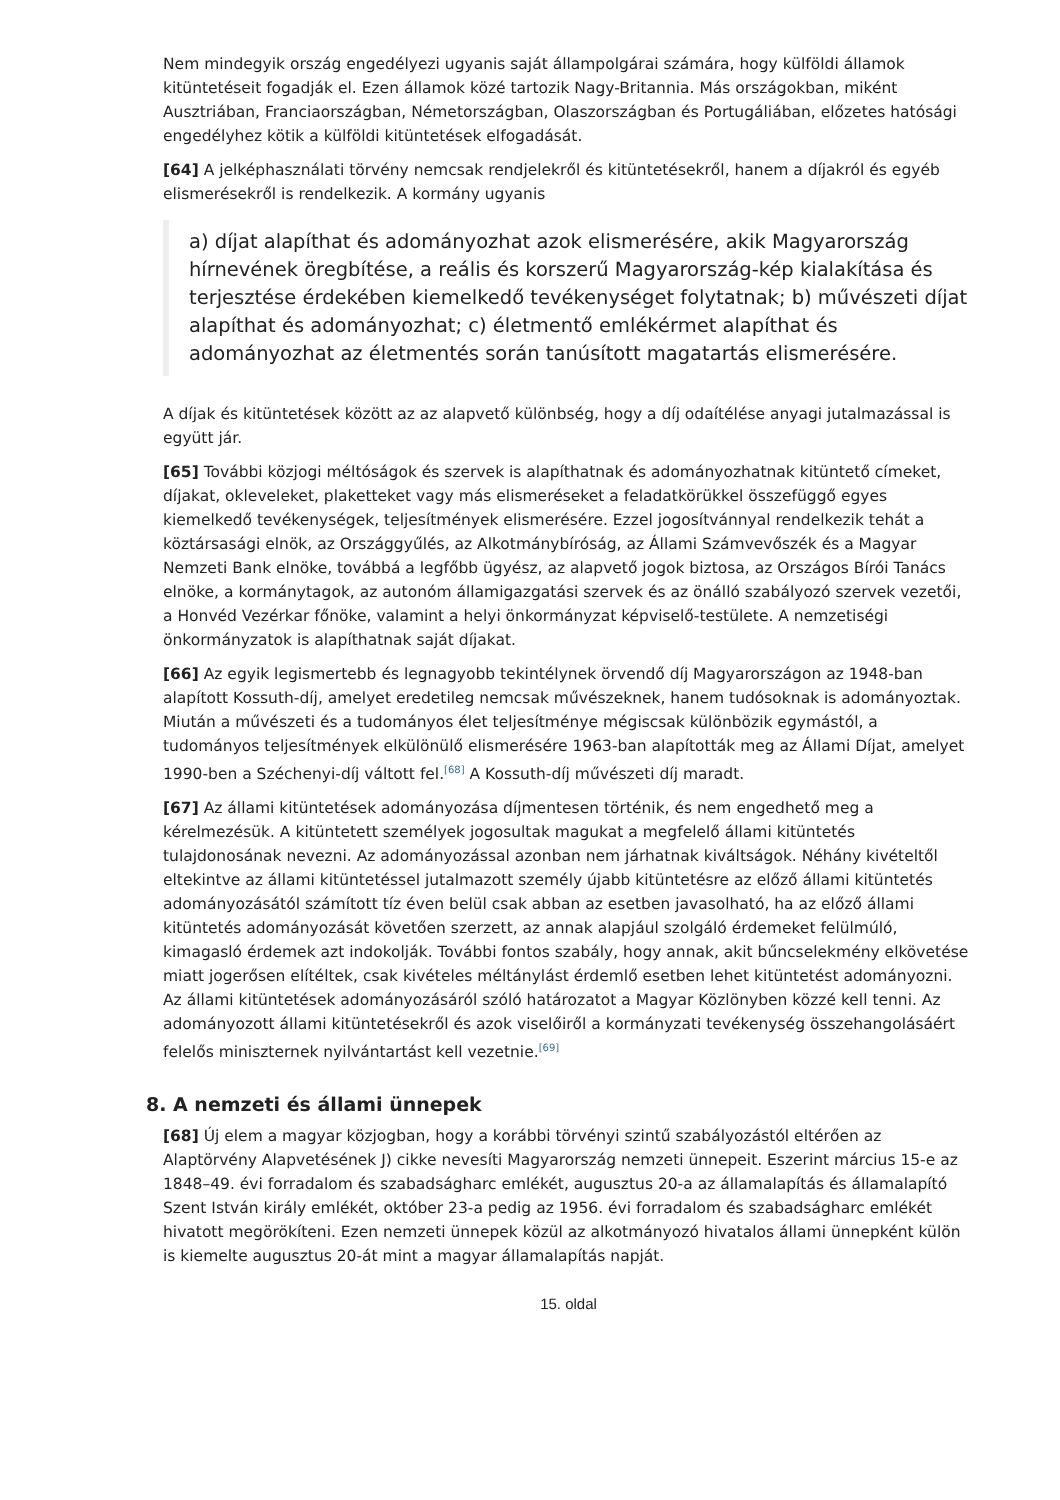Nem mindegyik ország engedélyezi ugyanis saját állampolgárai számára, hogy külföldi államok kitüntetéseit fogadják el. Ezen államok közé tartozik Nagy-Britannia. Más országokban, miként Ausztriában, Franciaországban, Németországban, Olaszországban és Portugáliában, előzetes hatósági engedélyhez kötik a külföldi kitüntetések elfogadását.
[64] A jelképhasználati törvény nemcsak rendjelekről és kitüntetésekről, hanem a díjakról és egyéb elismerésekről is rendelkezik. A kormány ugyanis
a) díjat alapíthat és adományozhat azok elismerésére, akik Magyarország hírnevének öregbítése, a reális és korszerű Magyarország-kép kialakítása és terjesztése érdekében kiemelkedő tevékenységet folytatnak; b) művészeti díjat alapíthat és adományozhat; c) életmentő emlékérmet alapíthat és adományozhat az életmentés során tanúsított magatartás elismerésére.
A díjak és kitüntetések között az az alapvető különbség, hogy a díj odaítélése anyagi jutalmazással is együtt jár.
[65] További közjogi méltóságok és szervek is alapíthatnak és adományozhatnak kitüntető címeket, díjakat, okleveleket, plaketteket vagy más elismeréseket a feladatkörükkel összefüggő egyes kiemelkedő tevékenységek, teljesítmények elismerésére. Ezzel jogosítvánnyal rendelkezik tehát a köztársasági elnök, az Országgyűlés, az Alkotmánybíróság, az Állami Számvevőszék és a Magyar Nemzeti Bank elnöke, továbbá a legfőbb ügyész, az alapvető jogok biztosa, az Országos Bírói Tanács elnöke, a kormánytagok, az autonóm államigazgatási szervek és az önálló szabályozó szervek vezetői, a Honvéd Vezérkar főnöke, valamint a helyi önkormányzat képviselő-testülete. A nemzetiségi önkormányzatok is alapíthatnak saját díjakat.
[66] Az egyik legismertebb és legnagyobb tekintélynek örvendő díj Magyarországon az 1948-ban alapított Kossuth-díj, amelyet eredetileg nemcsak művészeknek, hanem tudósoknak is adományoztak. Miután a művészeti és a tudományos élet teljesítménye mégiscsak különbözik egymástól, a tudományos teljesítmények elkülönülő elismerésére 1963-ban alapították meg az Állami Díjat, amelyet 1990-ben a Széchenyi-díj váltott fel.<sup>[68]</sup> A Kossuth-díj művészeti díj maradt.
[67] Az állami kitüntetések adományozása díjmentesen történik, és nem engedhető meg a kérelmezésük. A kitüntetett személyek jogosultak magukat a megfelelő állami kitüntetés tulajdonosának nevezni. Az adományozással azonban nem járhatnak kiváltságok. Néhány kivételtől eltekintve az állami kitüntetéssel jutalmazott személy újabb kitüntetésre az előző állami kitüntetés adományozásától számított tíz éven belül csak abban az esetben javasolható, ha az előző állami kitüntetés adományozását követően szerzett, az annak alapjául szolgáló érdemeket felülmúló, kimagasló érdemek azt indokolják. További fontos szabály, hogy annak, akit bűncselekmény elkövetése miatt jogerősen elítéltek, csak kivételes méltánylást érdemlő esetben lehet kitüntetést adományozni. Az állami kitüntetések adományozásáról szóló határozatot a Magyar Közlönyben közzé kell tenni. Az adományozott állami kitüntetésekről és azok viselőiről a kormányzati tevékenység összehangolásáért felelős miniszternek nyilvántartást kell vezetnie.<sup>[69]</sup>
8. A nemzeti és állami ünnepek
[68] Új elem a magyar közjogban, hogy a korábbi törvényi szintű szabályozástól eltérően az Alaptörvény Alapvetésének J) cikke nevesíti Magyarország nemzeti ünnepeit. Eszerint március 15-e az 1848–49. évi forradalom és szabadságharc emlékét, augusztus 20-a az államalapítás és államalapító Szent István király emlékét, október 23-a pedig az 1956. évi forradalom és szabadságharc emlékét hivatott megörökíteni. Ezen nemzeti ünnepek közül az alkotmányozó hivatalos állami ünnepként külön is kiemelte augusztus 20-át mint a magyar államalapítás napját.
15. oldal